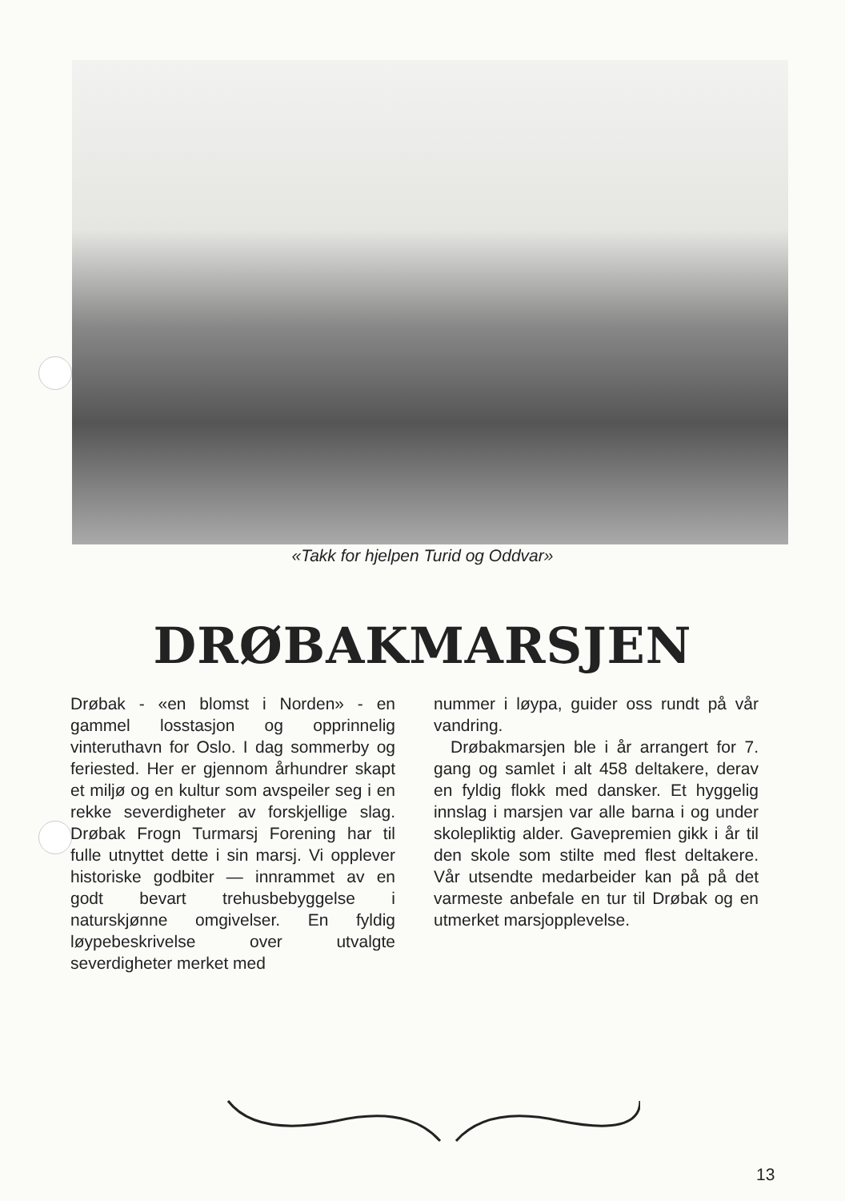«Takk for hjelpen Turid og Oddvar»
DRØBAKMARSJEN
Drøbak - «en blomst i Norden» - en gammel losstasjon og opprinnelig vinteruthavn for Oslo. I dag sommerby og feriested. Her er gjennom århundrer skapt et miljø og en kultur som avspeiler seg i en rekke severdigheter av forskjellige slag. Drøbak Frogn Turmarsj Forening har til fulle utnyttet dette i sin marsj. Vi opplever historiske godbiter — innrammet av en godt bevart trehusbebyggelse i naturskjønne omgivelser. En fyldig løypebeskrivelse over utvalgte severdigheter merket med
nummer i løypa, guider oss rundt på vår vandring.
Drøbakmarsjen ble i år arrangert for 7. gang og samlet i alt 458 deltakere, derav en fyldig flokk med dansker. Et hyggelig innslag i marsjen var alle barna i og under skolepliktig alder. Gavepremien gikk i år til den skole som stilte med flest deltakere. Vår utsendte medarbeider kan på på det varmeste anbefale en tur til Drøbak og en utmerket marsjopplevelse.
13